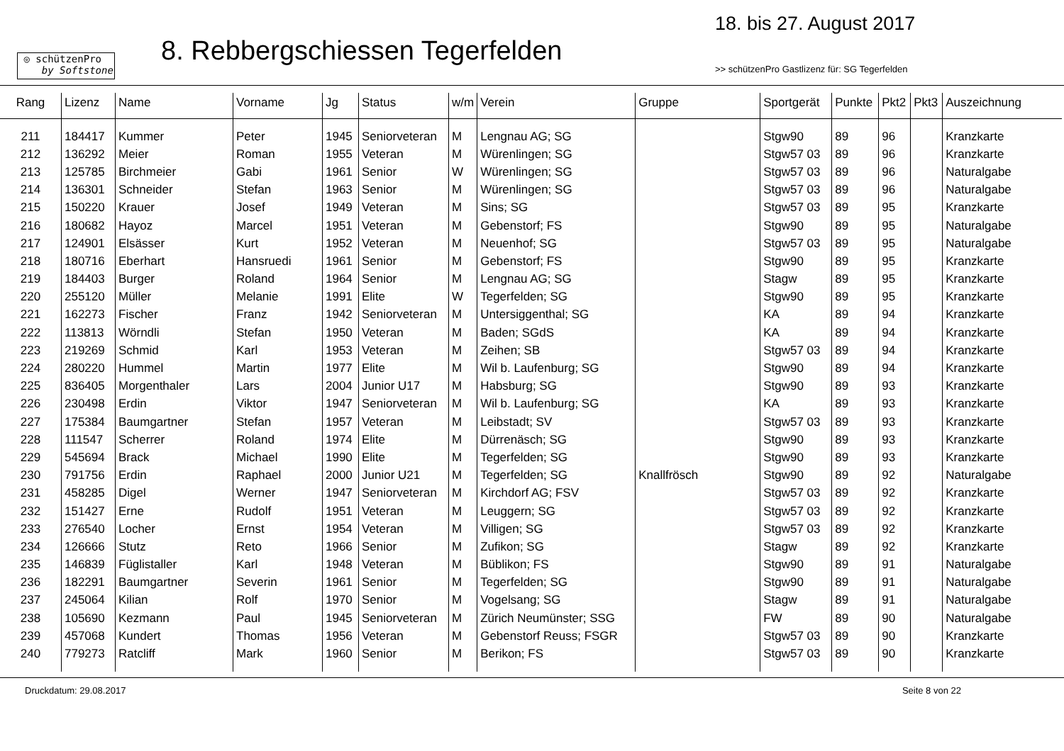◎ schützenPro
by Softstone
8. Rebbergschiessen Tegerfelden
18. bis 27. August 2017
>> schützenPro Gastlizenz für: SG Tegerfelden
| Rang | Lizenz | Name | Vorname | Jg | Status | w/m | Verein | Gruppe | Sportgerät | Punkte | Pkt2 | Pkt3 | Auszeichnung |
| --- | --- | --- | --- | --- | --- | --- | --- | --- | --- | --- | --- | --- | --- |
| 211 | 184417 | Kummer | Peter | 1945 | Seniorveteran | M | Lengnau AG; SG | | Stgw90 | 89 | 96 | | Kranzkarte |
| 212 | 136292 | Meier | Roman | 1955 | Veteran | M | Würenlingen; SG | | Stgw57 03 | 89 | 96 | | Kranzkarte |
| 213 | 125785 | Birchmeier | Gabi | 1961 | Senior | W | Würenlingen; SG | | Stgw57 03 | 89 | 96 | | Naturalgabe |
| 214 | 136301 | Schneider | Stefan | 1963 | Senior | M | Würenlingen; SG | | Stgw57 03 | 89 | 96 | | Naturalgabe |
| 215 | 150220 | Krauer | Josef | 1949 | Veteran | M | Sins; SG | | Stgw57 03 | 89 | 95 | | Kranzkarte |
| 216 | 180682 | Hayoz | Marcel | 1951 | Veteran | M | Gebenstorf; FS | | Stgw90 | 89 | 95 | | Naturalgabe |
| 217 | 124901 | Elsässer | Kurt | 1952 | Veteran | M | Neuenhof; SG | | Stgw57 03 | 89 | 95 | | Naturalgabe |
| 218 | 180716 | Eberhart | Hansruedi | 1961 | Senior | M | Gebenstorf; FS | | Stgw90 | 89 | 95 | | Kranzkarte |
| 219 | 184403 | Burger | Roland | 1964 | Senior | M | Lengnau AG; SG | | Stagw | 89 | 95 | | Kranzkarte |
| 220 | 255120 | Müller | Melanie | 1991 | Elite | W | Tegerfelden; SG | | Stgw90 | 89 | 95 | | Kranzkarte |
| 221 | 162273 | Fischer | Franz | 1942 | Seniorveteran | M | Untersiggenthal; SG | | KA | 89 | 94 | | Kranzkarte |
| 222 | 113813 | Wörndli | Stefan | 1950 | Veteran | M | Baden; SGdS | | KA | 89 | 94 | | Kranzkarte |
| 223 | 219269 | Schmid | Karl | 1953 | Veteran | M | Zeihen; SB | | Stgw57 03 | 89 | 94 | | Kranzkarte |
| 224 | 280220 | Hummel | Martin | 1977 | Elite | M | Wil b. Laufenburg; SG | | Stgw90 | 89 | 94 | | Kranzkarte |
| 225 | 836405 | Morgenthaler | Lars | 2004 | Junior U17 | M | Habsburg; SG | | Stgw90 | 89 | 93 | | Kranzkarte |
| 226 | 230498 | Erdin | Viktor | 1947 | Seniorveteran | M | Wil b. Laufenburg; SG | | KA | 89 | 93 | | Kranzkarte |
| 227 | 175384 | Baumgartner | Stefan | 1957 | Veteran | M | Leibstadt; SV | | Stgw57 03 | 89 | 93 | | Kranzkarte |
| 228 | 111547 | Scherrer | Roland | 1974 | Elite | M | Dürrenäsch; SG | | Stgw90 | 89 | 93 | | Kranzkarte |
| 229 | 545694 | Brack | Michael | 1990 | Elite | M | Tegerfelden; SG | | Stgw90 | 89 | 93 | | Kranzkarte |
| 230 | 791756 | Erdin | Raphael | 2000 | Junior U21 | M | Tegerfelden; SG | Knallfrösch | Stgw90 | 89 | 92 | | Naturalgabe |
| 231 | 458285 | Digel | Werner | 1947 | Seniorveteran | M | Kirchdorf AG; FSV | | Stgw57 03 | 89 | 92 | | Kranzkarte |
| 232 | 151427 | Erne | Rudolf | 1951 | Veteran | M | Leuggern; SG | | Stgw57 03 | 89 | 92 | | Kranzkarte |
| 233 | 276540 | Locher | Ernst | 1954 | Veteran | M | Villigen; SG | | Stgw57 03 | 89 | 92 | | Kranzkarte |
| 234 | 126666 | Stutz | Reto | 1966 | Senior | M | Zufikon; SG | | Stagw | 89 | 92 | | Kranzkarte |
| 235 | 146839 | Füglistaller | Karl | 1948 | Veteran | M | Büblikon; FS | | Stgw90 | 89 | 91 | | Naturalgabe |
| 236 | 182291 | Baumgartner | Severin | 1961 | Senior | M | Tegerfelden; SG | | Stgw90 | 89 | 91 | | Naturalgabe |
| 237 | 245064 | Kilian | Rolf | 1970 | Senior | M | Vogelsang; SG | | Stagw | 89 | 91 | | Naturalgabe |
| 238 | 105690 | Kezmann | Paul | 1945 | Seniorveteran | M | Zürich Neumünster; SSG | | FW | 89 | 90 | | Naturalgabe |
| 239 | 457068 | Kundert | Thomas | 1956 | Veteran | M | Gebenstorf Reuss; FSGR | | Stgw57 03 | 89 | 90 | | Kranzkarte |
| 240 | 779273 | Ratcliff | Mark | 1960 | Senior | M | Berikon; FS | | Stgw57 03 | 89 | 90 | | Kranzkarte |
Druckdatum: 29.08.2017 Seite 8 von 22